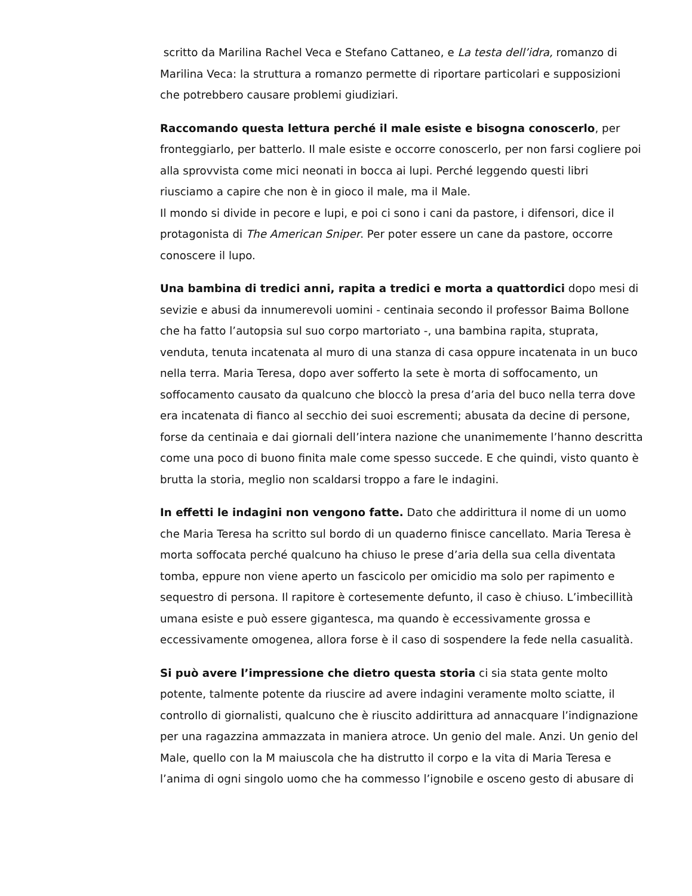scritto da Marilina Rachel Veca e Stefano Cattaneo, e La testa dell’idra, romanzo di Marilina Veca: la struttura a romanzo permette di riportare particolari e supposizioni che potrebbero causare problemi giudiziari.
Raccomando questa lettura perché il male esiste e bisogna conoscerlo, per fronteggiarlo, per batterlo. Il male esiste e occorre conoscerlo, per non farsi cogliere poi alla sprovvista come mici neonati in bocca ai lupi. Perché leggendo questi libri riusciamo a capire che non è in gioco il male, ma il Male.
Il mondo si divide in pecore e lupi, e poi ci sono i cani da pastore, i difensori, dice il protagonista di The American Sniper. Per poter essere un cane da pastore, occorre conoscere il lupo.
Una bambina di tredici anni, rapita a tredici e morta a quattordici dopo mesi di sevizie e abusi da innumerevoli uomini - centinaia secondo il professor Baima Bollone che ha fatto l’autopsia sul suo corpo martoriato -, una bambina rapita, stuprata, venduta, tenuta incatenata al muro di una stanza di casa oppure incatenata in un buco nella terra. Maria Teresa, dopo aver sofferto la sete è morta di soffocamento, un soffocamento causato da qualcuno che bloccò la presa d’aria del buco nella terra dove era incatenata di fianco al secchio dei suoi escrementi; abusata da decine di persone, forse da centinaia e dai giornali dell’intera nazione che unanimemente l’hanno descritta come una poco di buono finita male come spesso succede. E che quindi, visto quanto è brutta la storia, meglio non scaldarsi troppo a fare le indagini.
In effetti le indagini non vengono fatte. Dato che addirittura il nome di un uomo che Maria Teresa ha scritto sul bordo di un quaderno finisce cancellato. Maria Teresa è morta soffocata perché qualcuno ha chiuso le prese d’aria della sua cella diventata tomba, eppure non viene aperto un fascicolo per omicidio ma solo per rapimento e sequestro di persona. Il rapitore è cortesemente defunto, il caso è chiuso. L’imbecillità umana esiste e può essere gigantesca, ma quando è eccessivamente grossa e eccessivamente omogenea, allora forse è il caso di sospendere la fede nella casualità.
Si può avere l’impressione che dietro questa storia ci sia stata gente molto potente, talmente potente da riuscire ad avere indagini veramente molto sciatte, il controllo di giornalisti, qualcuno che è riuscito addirittura ad annacquare l’indignazione per una ragazzina ammazzata in maniera atroce. Un genio del male. Anzi. Un genio del Male, quello con la M maiuscola che ha distrutto il corpo e la vita di Maria Teresa e l’anima di ogni singolo uomo che ha commesso l’ignobile e osceno gesto di abusare di